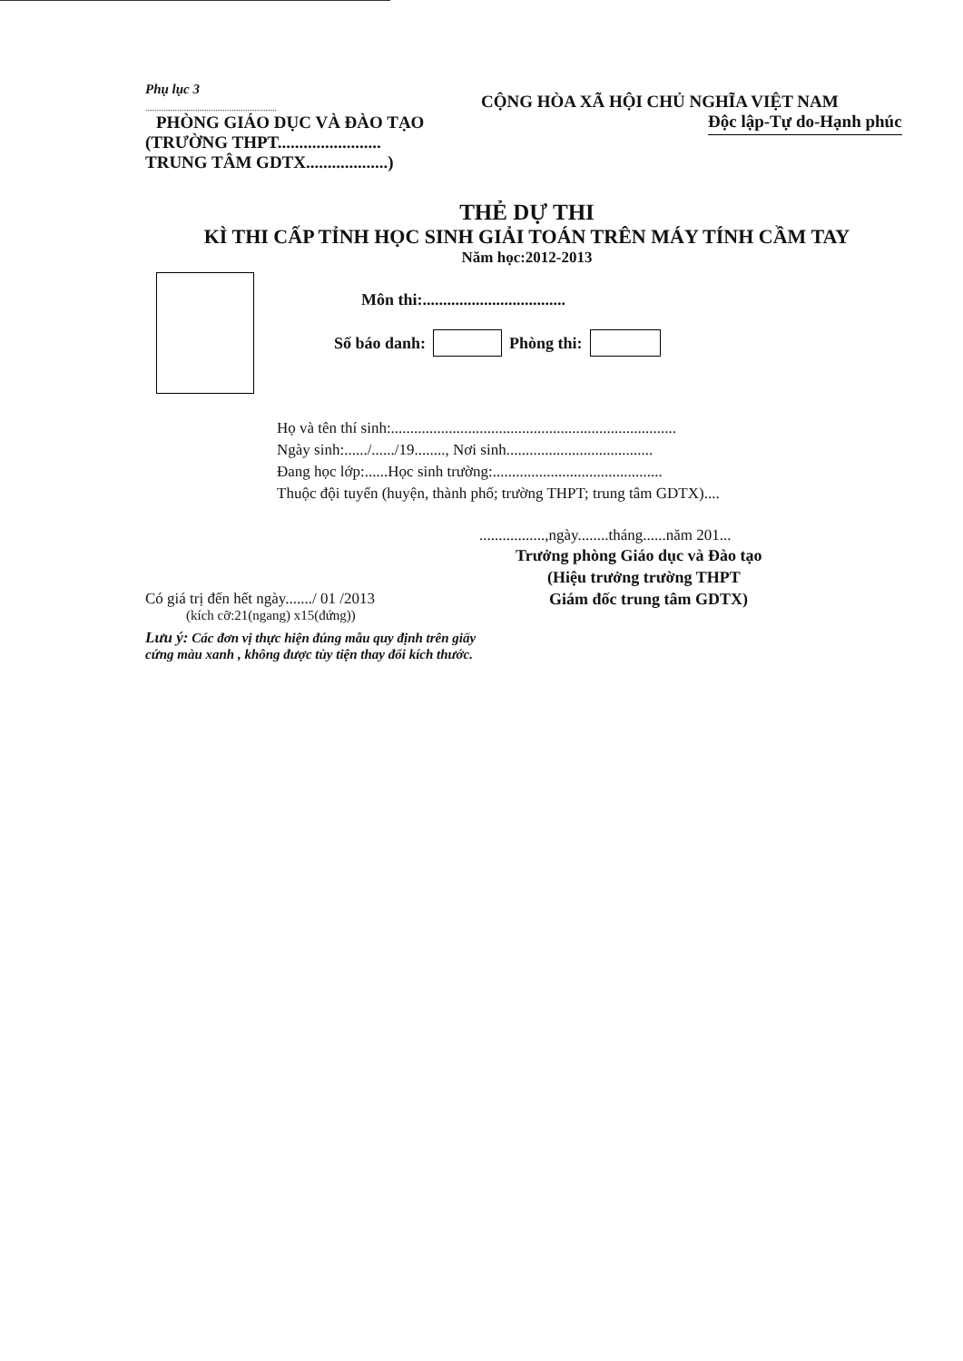Phụ lục 3
..........................................................
PHÒNG GIÁO DỤC VÀ ĐÀO TẠO
(TRƯỜNG THPT........................
TRUNG TÂM GDTX...................)
CỘNG HÒA XÃ HỘI CHỦ NGHĨA VIỆT NAM
Độc lập-Tự do-Hạnh phúc
THẺ DỰ THI
KÌ THI CẤP TỈNH HỌC SINH GIẢI TOÁN TRÊN MÁY TÍNH CẦM TAY
Năm học:2012-2013
Môn thi:...................................
Số báo danh: Phòng thi:
Họ và tên thí sinh:..........................................................................
Ngày sinh:....../....../19........, Nơi sinh......................................
Đang học lớp:......Học sinh trường:............................................
Thuộc đội tuyển (huyện, thành phố; trường THPT; trung tâm GDTX)....
.................,ngày........tháng......năm 201...
Có giá trị đến hết ngày......./ 01 /2013
(kích cỡ:21(ngang) x15(đứng))
Trưởng phòng Giáo dục và Đào tạo
(Hiệu trưởng trường THPT
Giám đốc trung tâm GDTX)
Lưu ý: Các đơn vị thực hiện đúng mẫu quy định trên giấy
cứng màu xanh , không được tùy tiện thay đổi kích thước.